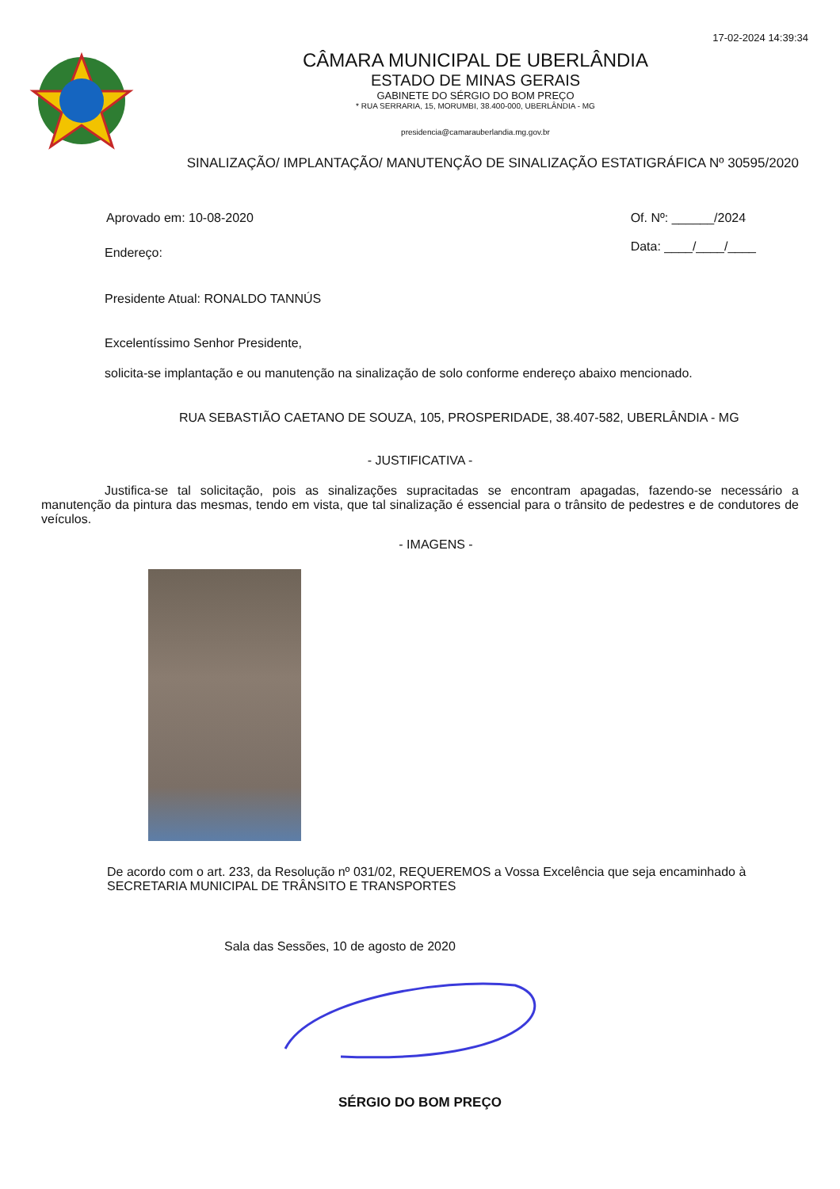17-02-2024 14:39:34
CÂMARA MUNICIPAL DE UBERLÂNDIA
ESTADO DE MINAS GERAIS
GABINETE DO SÉRGIO DO BOM PREÇO
* RUA SERRARIA, 15, MORUMBI, 38.400-000, UBERLÂNDIA - MG
presidencia@camarauberlandia.mg.gov.br
SINALIZAÇÃO/ IMPLANTAÇÃO/ MANUTENÇÃO DE SINALIZAÇÃO ESTATIGRÁFICA Nº 30595/2020
Aprovado em: 10-08-2020 Of. Nº: ______/2024
Data: ____/____/____
Endereço:
Presidente Atual: RONALDO TANNÚS
Excelentíssimo Senhor Presidente,
solicita-se implantação e ou manutenção na sinalização de solo conforme endereço abaixo mencionado.
RUA SEBASTIÃO CAETANO DE SOUZA, 105, PROSPERIDADE, 38.407-582, UBERLÂNDIA - MG
- JUSTIFICATIVA -
Justifica-se tal solicitação, pois as sinalizações supracitadas se encontram apagadas, fazendo-se necessário a manutenção da pintura das mesmas, tendo em vista, que tal sinalização é essencial para o trânsito de pedestres e de condutores de veículos.
- IMAGENS -
De acordo com o art. 233, da Resolução nº 031/02, REQUEREMOS a Vossa Excelência que seja encaminhado à SECRETARIA MUNICIPAL DE TRÂNSITO E TRANSPORTES
Sala das Sessões, 10 de agosto de 2020
SÉRGIO DO BOM PREÇO